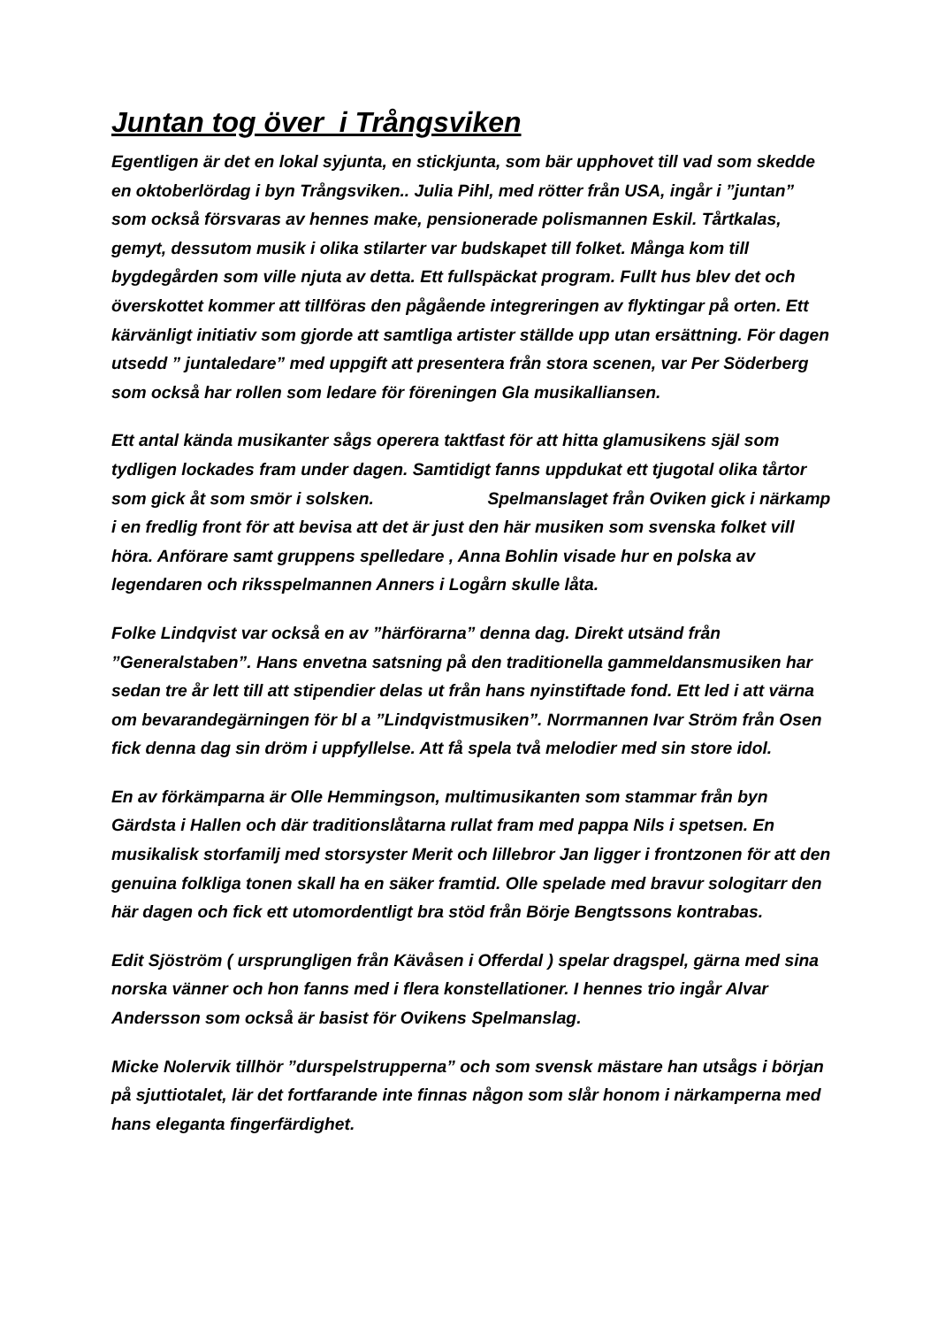Juntan tog över i Trångsviken
Egentligen är det en lokal syjunta, en stickjunta, som bär upphovet till vad som skedde en oktoberlördag i byn Trångsviken.. Julia Pihl, med rötter från USA, ingår i ”juntan” som också försvaras av hennes make, pensionerade polismannen Eskil. Tårtkalas, gemyt, dessutom musik i olika stilarter var budskapet till folket. Många kom till bygdegården som ville njuta av detta. Ett fullspäckat program. Fullt hus blev det och överskottet kommer att tillföras den pågående integreringen av flyktingar på orten. Ett kärvänligt initiativ som gjorde att samtliga artister ställde upp utan ersättning. För dagen utsedd ” juntaledare” med uppgift att presentera från stora scenen, var Per Söderberg som också har rollen som ledare för föreningen Gla musikalliansen.
Ett antal kända musikanter sågs operera taktfast för att hitta glamusikens själ som tydligen lockades fram under dagen. Samtidigt fanns uppdukat ett tjugotal olika tårtor som gick åt som smör i solsken. Spelmanslaget från Oviken gick i närkamp i en fredlig front för att bevisa att det är just den här musiken som svenska folket vill höra. Anförare samt gruppens spelledare , Anna Bohlin visade hur en polska av legendaren och riksspelmannen Anners i Logårn skulle låta.
Folke Lindqvist var också en av ”härförarna” denna dag. Direkt utsänd från ”Generalstaben”. Hans envetna satsning på den traditionella gammeldansmusiken har sedan tre år lett till att stipendier delas ut från hans nyinstiftade fond. Ett led i att värna om bevarandegärningen för bl a ”Lindqvistmusiken”. Norrmannen Ivar Ström från Osen fick denna dag sin dröm i uppfyllelse. Att få spela två melodier med sin store idol.
En av förkämparna är Olle Hemmingson, multimusikanten som stammar från byn Gärdsta i Hallen och där traditionslåtarna rullat fram med pappa Nils i spetsen. En musikalisk storfamilj med storsyster Merit och lillebror Jan ligger i frontzonen för att den genuina folkliga tonen skall ha en säker framtid. Olle spelade med bravur sologitarr den här dagen och fick ett utomordentligt bra stöd från Börje Bengtssons kontrabas.
Edit Sjöström ( ursprungligen från Kävåsen i Offerdal ) spelar dragspel, gärna med sina norska vänner och hon fanns med i flera konstellationer. I hennes trio ingår Alvar Andersson som också är basist för Ovikens Spelmanslag.
Micke Nolervik tillhör ”durspelstrupperna” och som svensk mästare han utsågs i början på sjuttiotalet, lär det fortfarande inte finnas någon som slår honom i närkamperna med hans eleganta fingerfärdighet.